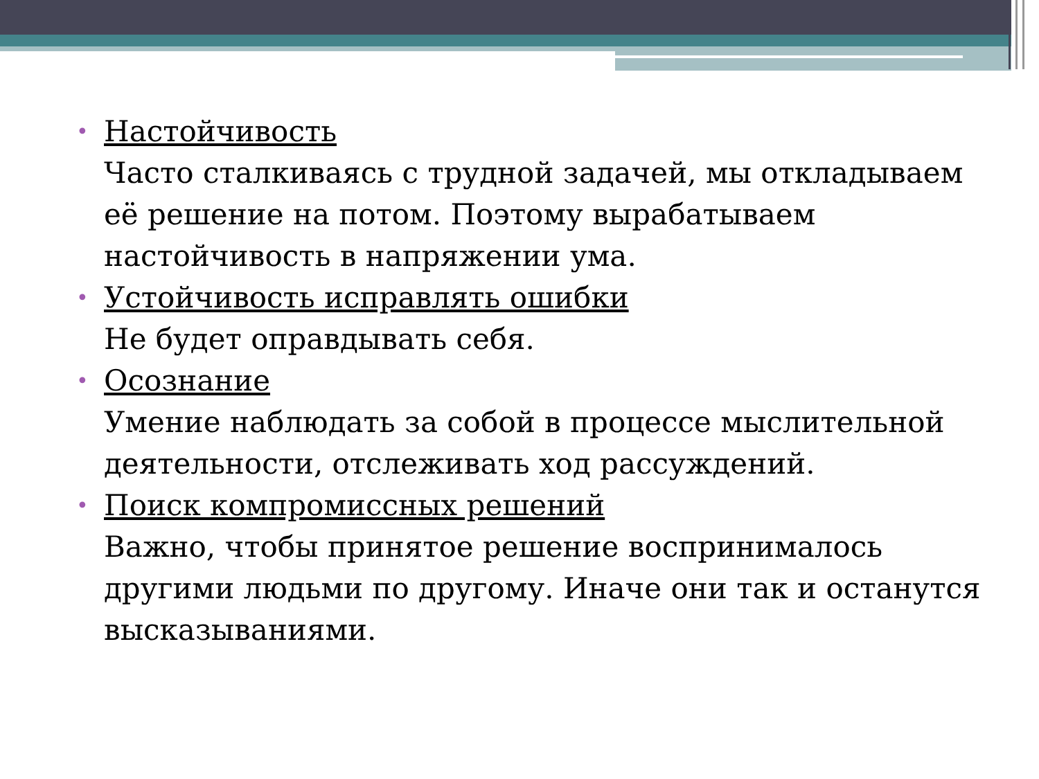• Настойчивость
Часто сталкиваясь с трудной задачей, мы откладываем её решение на потом. Поэтому вырабатываем настойчивость в напряжении ума.
• Устойчивость исправлять ошибки
Не будет оправдывать себя.
• Осознание
Умение наблюдать за собой в процессе мыслительной деятельности, отслеживать ход рассуждений.
• Поиск компромиссных решений
Важно, чтобы принятое решение воспринималось другими людьми по другому. Иначе они так и останутся высказываниями.